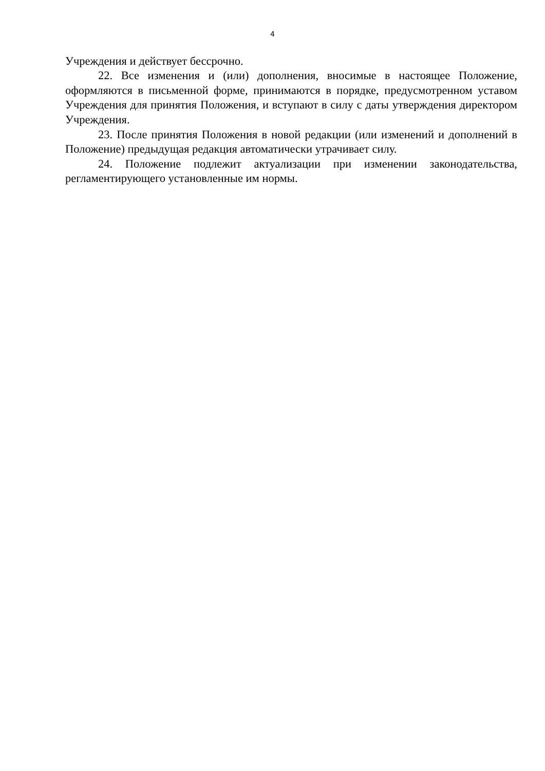4
Учреждения и действует бессрочно.
22. Все изменения и (или) дополнения, вносимые в настоящее Положение, оформляются в письменной форме, принимаются в порядке, предусмотренном уставом Учреждения для принятия Положения, и вступают в силу с даты утверждения директором Учреждения.
23. После принятия Положения в новой редакции (или изменений и дополнений в Положение) предыдущая редакция автоматически утрачивает силу.
24. Положение подлежит актуализации при изменении законодательства, регламентирующего установленные им нормы.